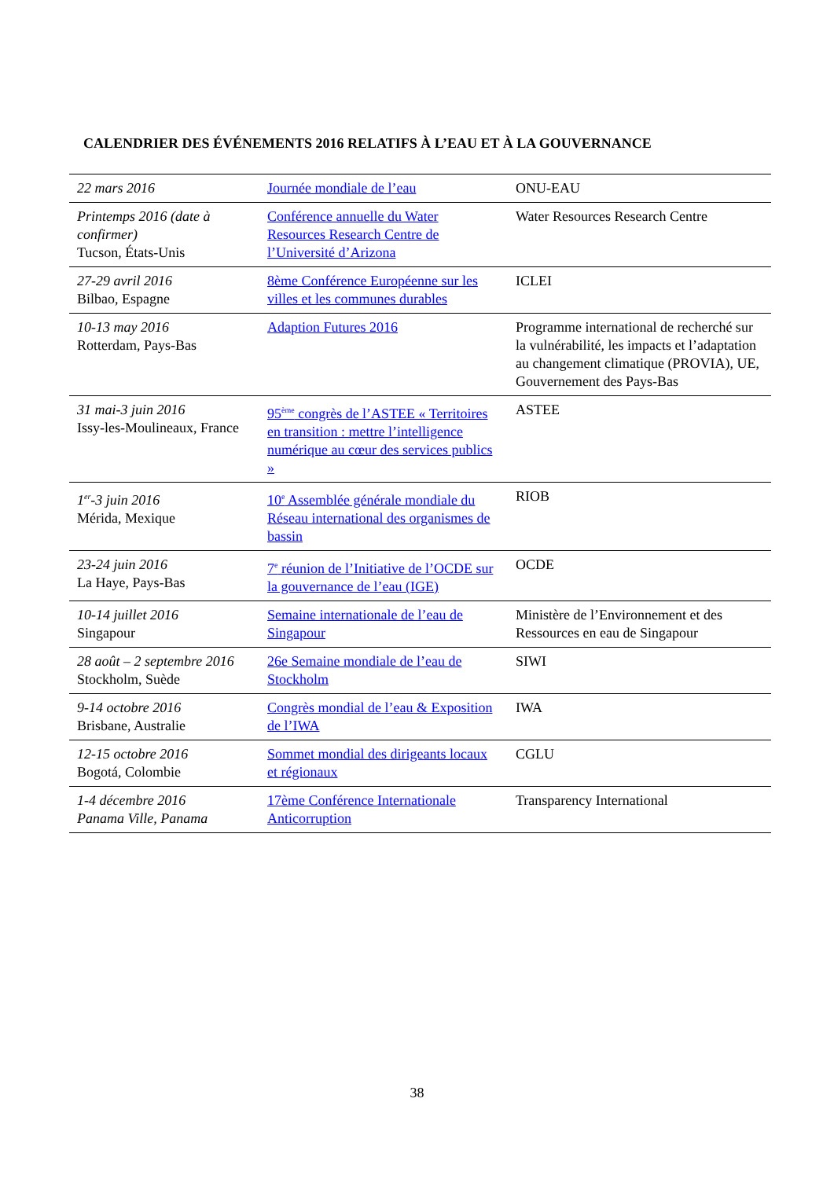CALENDRIER DES ÉVÉNEMENTS 2016 RELATIFS À L’EAU ET À LA GOUVERNANCE
| 22 mars 2016 | Journée mondiale de l’eau | ONU-EAU |
| Printemps 2016 (date à confirmer) Tucson, États-Unis | Conférence annuelle du Water Resources Research Centre de l’Université d’Arizona | Water Resources Research Centre |
| 27-29 avril 2016 Bilbao, Espagne | 8ème Conférence Européenne sur les villes et les communes durables | ICLEI |
| 10-13 may 2016 Rotterdam, Pays-Bas | Adaption Futures 2016 | Programme international de recherché sur la vulnérabilité, les impacts et l’adaptation au changement climatique (PROVIA), UE, Gouvernement des Pays-Bas |
| 31 mai-3 juin 2016 Issy-les-Moulineaux, France | 95<sup>ème</sup> congrès de l’ASTEE « Territoires en transition : mettre l’intelligence numérique au cœur des services publics » | ASTEE |
| 1<sup>er</sup>-3 juin 2016 Mérida, Mexique | 10<sup>e</sup> Assemblée générale mondiale du Réseau international des organismes de bassin | RIOB |
| 23-24 juin 2016 La Haye, Pays-Bas | 7<sup>e</sup> réunion de l’Initiative de l’OCDE sur la gouvernance de l’eau (IGE) | OCDE |
| 10-14 juillet 2016 Singapour | Semaine internationale de l’eau de Singapour | Ministère de l’Environnement et des Ressources en eau de Singapour |
| 28 août – 2 septembre 2016 Stockholm, Suède | 26e Semaine mondiale de l’eau de Stockholm | SIWI |
| 9-14 octobre 2016 Brisbane, Australie | Congrès mondial de l’eau & Exposition de l’IWA | IWA |
| 12-15 octobre 2016 Bogotá, Colombie | Sommet mondial des dirigeants locaux et régionaux | CGLU |
| 1-4 décembre 2016 Panama Ville, Panama | 17ème Conférence Internationale Anticorruption | Transparency International |
38